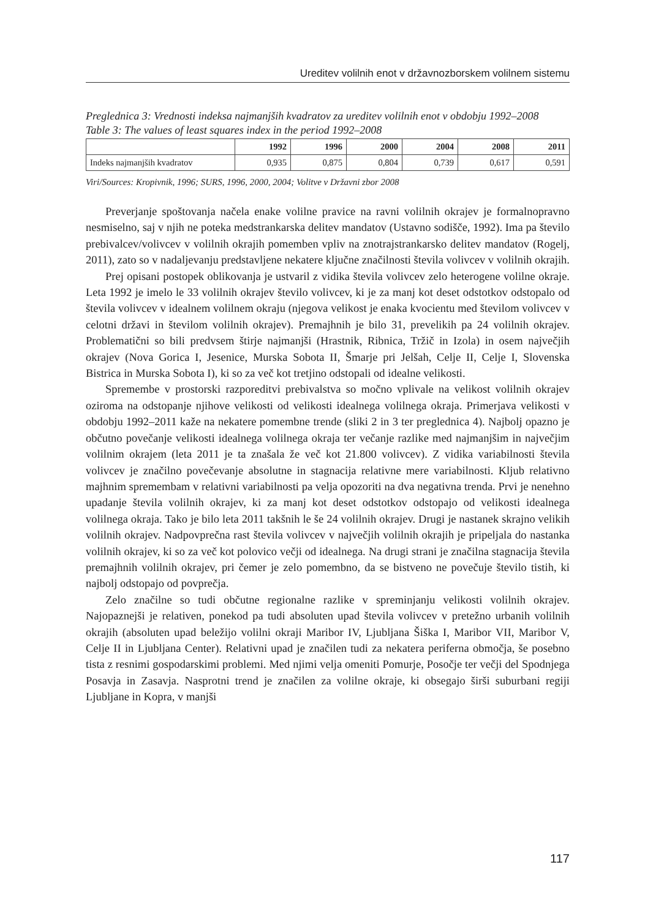Ureditev volilnih enot v državnozborskem volilnem sistemu
Preglednica 3: Vrednosti indeksa najmanjših kvadratov za ureditev volilnih enot v obdobju 1992–2008
Table 3: The values of least squares index in the period 1992–2008
| | 1992 | 1996 | 2000 | 2004 | 2008 | 2011 |
| --- | --- | --- | --- | --- | --- | --- |
| Indeks najmanjših kvadratov | 0,935 | 0,875 | 0,804 | 0,739 | 0,617 | 0,591 |
Viri/Sources: Kropivnik, 1996; SURS, 1996, 2000, 2004; Volitve v Državni zbor 2008
Preverjanje spoštovanja načela enake volilne pravice na ravni volilnih okrajev je formalnopravno nesmiselno, saj v njih ne poteka medstrankarska delitev mandatov (Ustavno sodišče, 1992). Ima pa število prebivalcev/volivcev v volilnih okrajih pomemben vpliv na znotrajstrankarsko delitev mandatov (Rogelj, 2011), zato so v nadaljevanju predstavljene nekatere ključne značilnosti števila volivcev v volilnih okrajih.
Prej opisani postopek oblikovanja je ustvaril z vidika števila volivcev zelo heterogene volilne okraje. Leta 1992 je imelo le 33 volilnih okrajev število volivcev, ki je za manj kot deset odstotkov odstopalo od števila volivcev v idealnem volilnem okraju (njegova velikost je enaka kvocientu med številom volivcev v celotni državi in številom volilnih okrajev). Premajhnih je bilo 31, prevelikih pa 24 volilnih okrajev. Problematični so bili predvsem štirje najmanjši (Hrastnik, Ribnica, Tržič in Izola) in osem največjih okrajev (Nova Gorica I, Jesenice, Murska Sobota II, Šmarje pri Jelšah, Celje II, Celje I, Slovenska Bistrica in Murska Sobota I), ki so za več kot tretjino odstopali od idealne velikosti.
Spremembe v prostorski razporeditvi prebivalstva so močno vplivale na velikost volilnih okrajev oziroma na odstopanje njihove velikosti od velikosti idealnega volilnega okraja. Primerjava velikosti v obdobju 1992–2011 kaže na nekatere pomembne trende (sliki 2 in 3 ter preglednica 4). Najbolj opazno je občutno povečanje velikosti idealnega volilnega okraja ter večanje razlike med najmanjšim in največjim volilnim okrajem (leta 2011 je ta znašala že več kot 21.800 volivcev). Z vidika variabilnosti števila volivcev je značilno povečevanje absolutne in stagnacija relativne mere variabilnosti. Kljub relativno majhnim spremembam v relativni variabilnosti pa velja opozoriti na dva negativna trenda. Prvi je nenehno upadanje števila volilnih okrajev, ki za manj kot deset odstotkov odstopajo od velikosti idealnega volilnega okraja. Tako je bilo leta 2011 takšnih le še 24 volilnih okrajev. Drugi je nastanek skrajno velikih volilnih okrajev. Nadpovprečna rast števila volivcev v največjih volilnih okrajih je pripeljala do nastanka volilnih okrajev, ki so za več kot polovico večji od idealnega. Na drugi strani je značilna stagnacija števila premajhnih volilnih okrajev, pri čemer je zelo pomembno, da se bistveno ne povečuje število tistih, ki najbolj odstopajo od povprečja.
Zelo značilne so tudi občutne regionalne razlike v spreminjanju velikosti volilnih okrajev. Najopaznejši je relativen, ponekod pa tudi absoluten upad števila volivcev v pretežno urbanih volilnih okrajih (absoluten upad beležijo volilni okraji Maribor IV, Ljubljana Šiška I, Maribor VII, Maribor V, Celje II in Ljubljana Center). Relativni upad je značilen tudi za nekatera periferna območja, še posebno tista z resnimi gospodarskimi problemi. Med njimi velja omeniti Pomurje, Posočje ter večji del Spodnjega Posavja in Zasavja. Nasprotni trend je značilen za volilne okraje, ki obsegajo širši suburbani regiji Ljubljane in Kopra, v manjši
117